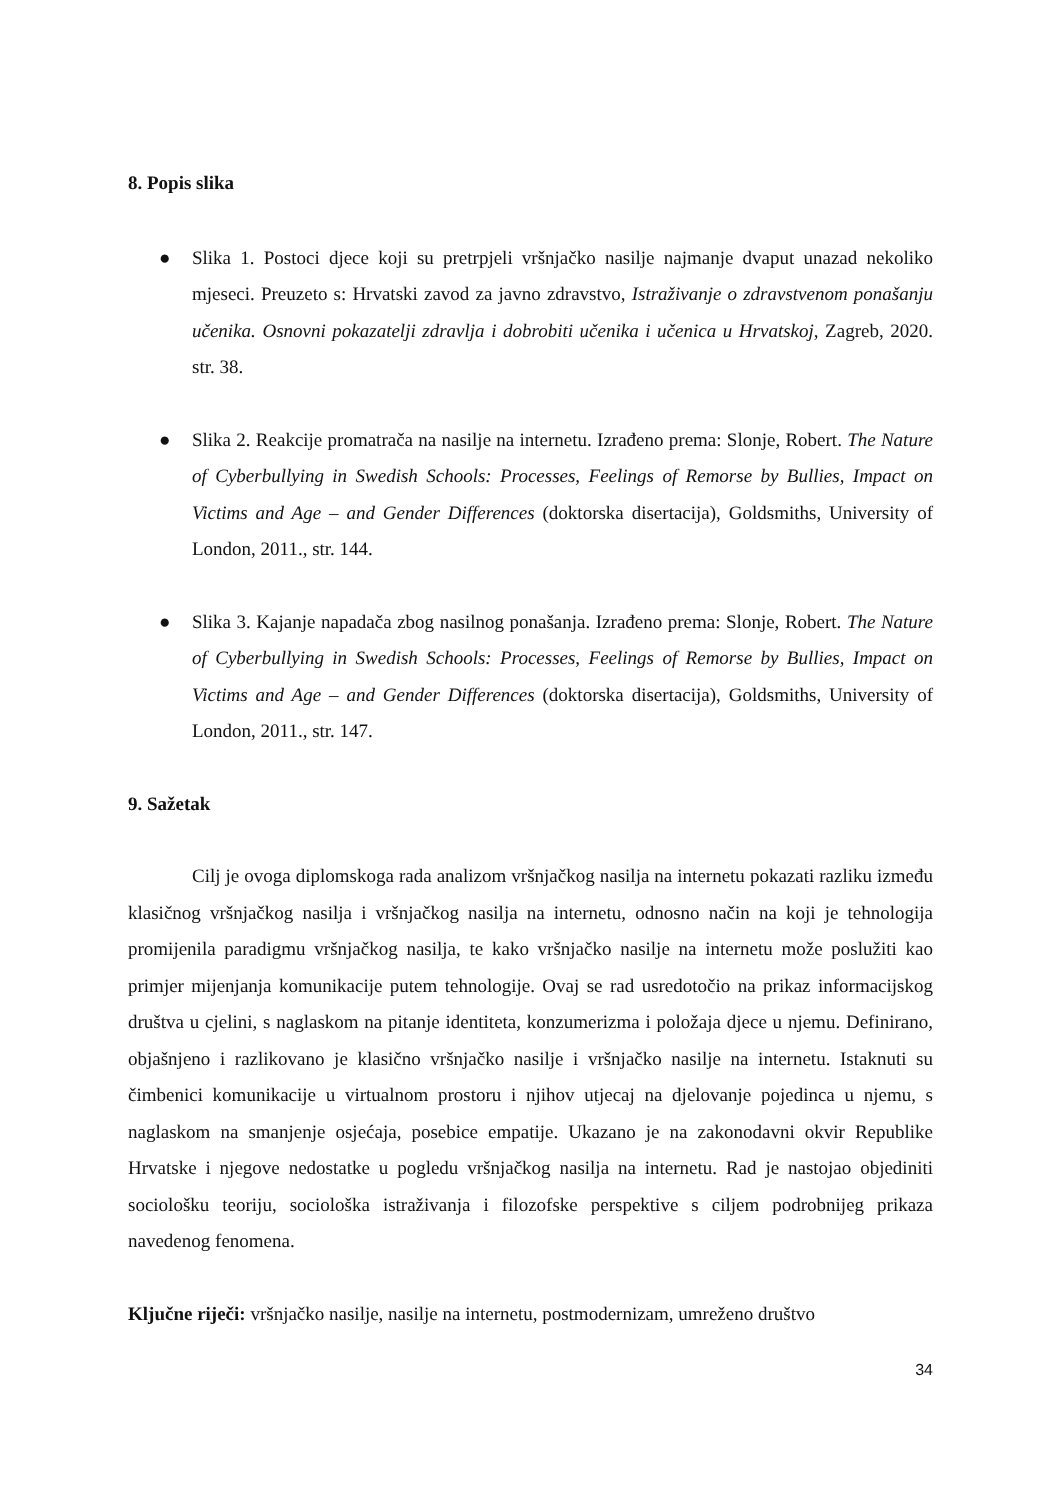8. Popis slika
● Slika 1. Postoci djece koji su pretrpjeli vršnjačko nasilje najmanje dvaput unazad nekoliko mjeseci. Preuzeto s: Hrvatski zavod za javno zdravstvo, Istraživanje o zdravstvenom ponašanju učenika. Osnovni pokazatelji zdravlja i dobrobiti učenika i učenica u Hrvatskoj, Zagreb, 2020. str. 38.
● Slika 2. Reakcije promatrača na nasilje na internetu. Izrađeno prema: Slonje, Robert. The Nature of Cyberbullying in Swedish Schools: Processes, Feelings of Remorse by Bullies, Impact on Victims and Age – and Gender Differences (doktorska disertacija), Goldsmiths, University of London, 2011., str. 144.
● Slika 3. Kajanje napadača zbog nasilnog ponašanja. Izrađeno prema: Slonje, Robert. The Nature of Cyberbullying in Swedish Schools: Processes, Feelings of Remorse by Bullies, Impact on Victims and Age – and Gender Differences (doktorska disertacija), Goldsmiths, University of London, 2011., str. 147.
9. Sažetak
Cilj je ovoga diplomskoga rada analizom vršnjačkog nasilja na internetu pokazati razliku između klasičnog vršnjačkog nasilja i vršnjačkog nasilja na internetu, odnosno način na koji je tehnologija promijenila paradigmu vršnjačkog nasilja, te kako vršnjačko nasilje na internetu može poslužiti kao primjer mijenjanja komunikacije putem tehnologije. Ovaj se rad usredotočio na prikaz informacijskog društva u cjelini, s naglaskom na pitanje identiteta, konzumerizma i položaja djece u njemu. Definirano, objašnjeno i razlikovano je klasično vršnjačko nasilje i vršnjačko nasilje na internetu. Istaknuti su čimbenici komunikacije u virtualnom prostoru i njihov utjecaj na djelovanje pojedinca u njemu, s naglaskom na smanjenje osjećaja, posebice empatije. Ukazano je na zakonodavni okvir Republike Hrvatske i njegove nedostatke u pogledu vršnjačkog nasilja na internetu. Rad je nastojao objediniti sociološku teoriju, sociološka istraživanja i filozofske perspektive s ciljem podrobnijeg prikaza navedenog fenomena.
Ključne riječi: vršnjačko nasilje, nasilje na internetu, postmodernizam, umreženo društvo
34